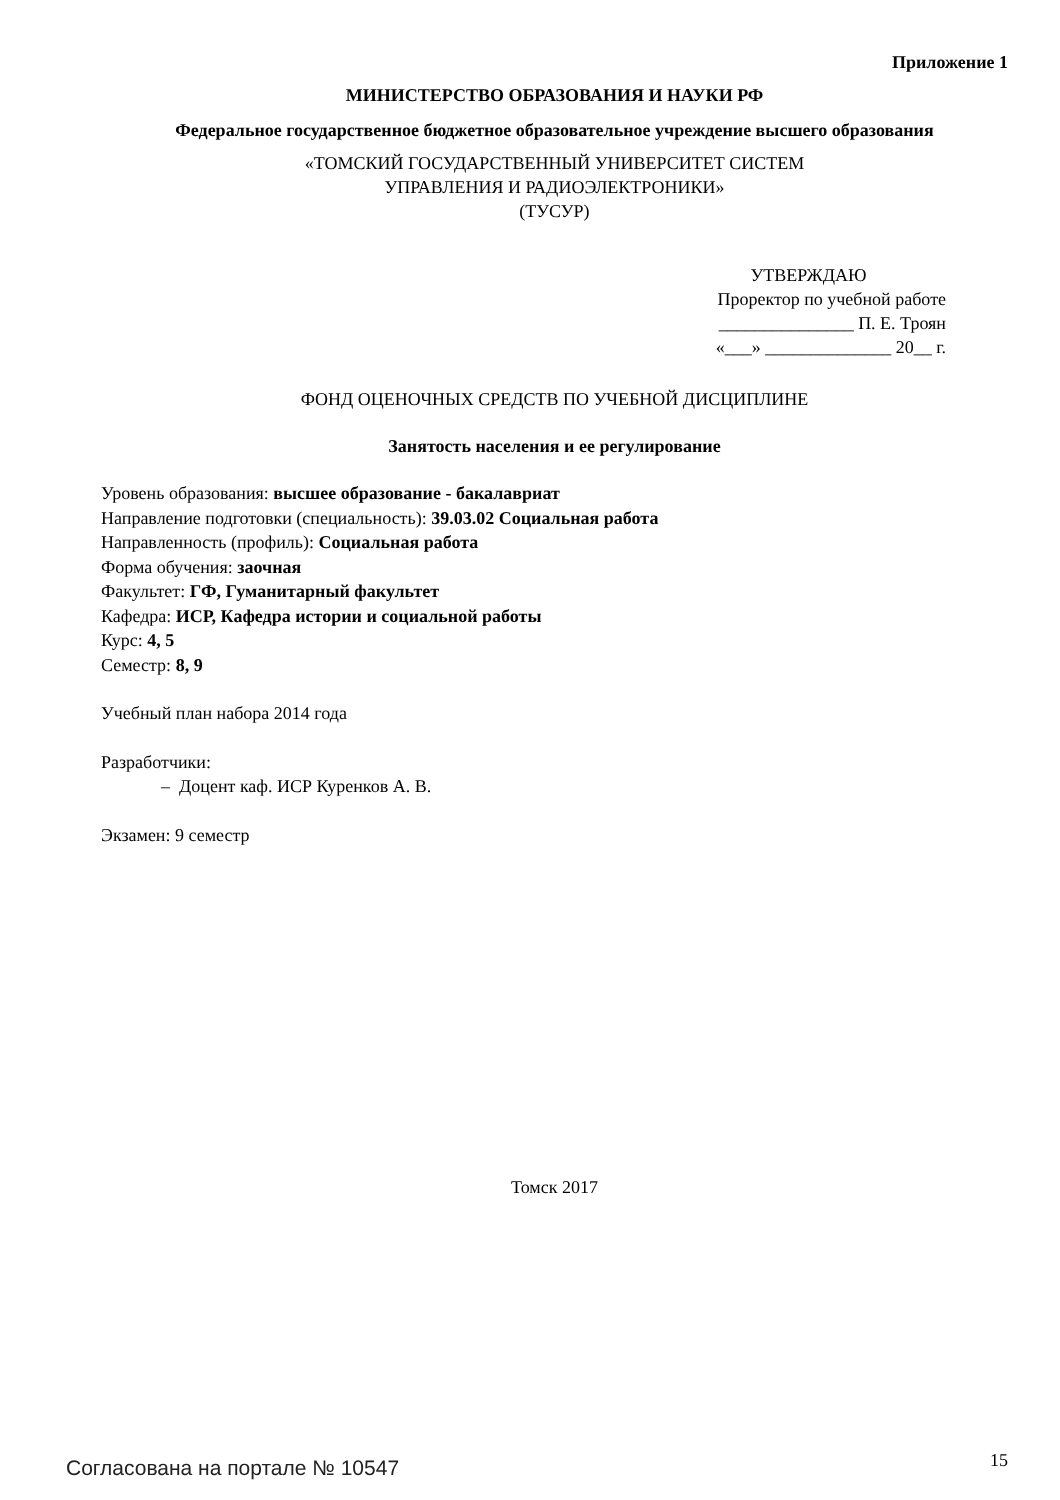Приложение 1
МИНИСТЕРСТВО ОБРАЗОВАНИЯ И НАУКИ РФ
Федеральное государственное бюджетное образовательное учреждение высшего образования
«ТОМСКИЙ ГОСУДАРСТВЕННЫЙ УНИВЕРСИТЕТ СИСТЕМ
УПРАВЛЕНИЯ И РАДИОЭЛЕКТРОНИКИ»
(ТУСУР)
УТВЕРЖДАЮ
Проректор по учебной работе
_______________ П. Е. Троян
«___» ______________ 20__ г.
ФОНД ОЦЕНОЧНЫХ СРЕДСТВ ПО УЧЕБНОЙ ДИСЦИПЛИНЕ
Занятость населения и ее регулирование
Уровень образования: высшее образование - бакалавриат
Направление подготовки (специальность): 39.03.02 Социальная работа
Направленность (профиль): Социальная работа
Форма обучения: заочная
Факультет: ГФ, Гуманитарный факультет
Кафедра: ИСР, Кафедра истории и социальной работы
Курс: 4, 5
Семестр: 8, 9
Учебный план набора 2014 года
Разработчики:
– Доцент каф. ИСР Куренков А. В.
Экзамен: 9 семестр
Томск 2017
Согласована на портале № 10547 15